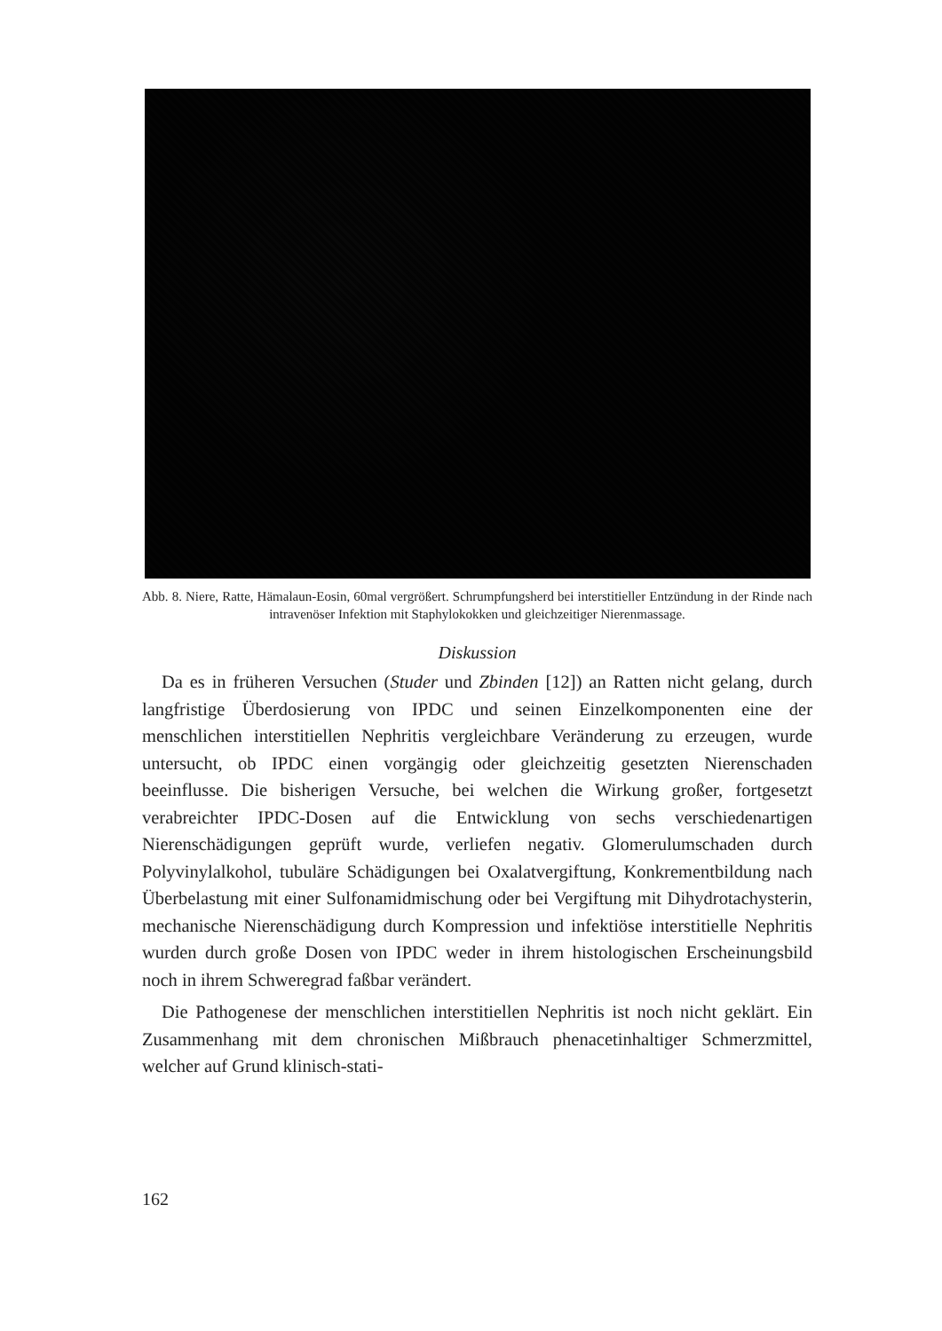Abb. 8. Niere, Ratte, Hämalaun-Eosin, 60mal vergrößert. Schrumpfungsherd bei interstitieller Entzündung in der Rinde nach intravenöser Infektion mit Staphylokokken und gleichzeitiger Nierenmassage.
Diskussion
Da es in früheren Versuchen (Studer und Zbinden [12]) an Ratten nicht gelang, durch langfristige Überdosierung von IPDC und seinen Einzelkomponenten eine der menschlichen interstitiellen Nephritis vergleichbare Veränderung zu erzeugen, wurde untersucht, ob IPDC einen vorgängig oder gleichzeitig gesetzten Nierenschaden beeinflusse. Die bisherigen Versuche, bei welchen die Wirkung großer, fortgesetzt verabreichter IPDC-Dosen auf die Entwicklung von sechs verschiedenartigen Nierenschädigungen geprüft wurde, verliefen negativ. Glomerulumschaden durch Polyvinylalkohol, tubuläre Schädigungen bei Oxalatvergiftung, Konkrementbildung nach Überbelastung mit einer Sulfonamidmischung oder bei Vergiftung mit Dihydrotachysterin, mechanische Nierenschädigung durch Kompression und infektiöse interstitielle Nephritis wurden durch große Dosen von IPDC weder in ihrem histologischen Erscheinungsbild noch in ihrem Schweregrad faßbar verändert.
Die Pathogenese der menschlichen interstitiellen Nephritis ist noch nicht geklärt. Ein Zusammenhang mit dem chronischen Mißbrauch phenacetinhaltiger Schmerzmittel, welcher auf Grund klinisch-stati-
162